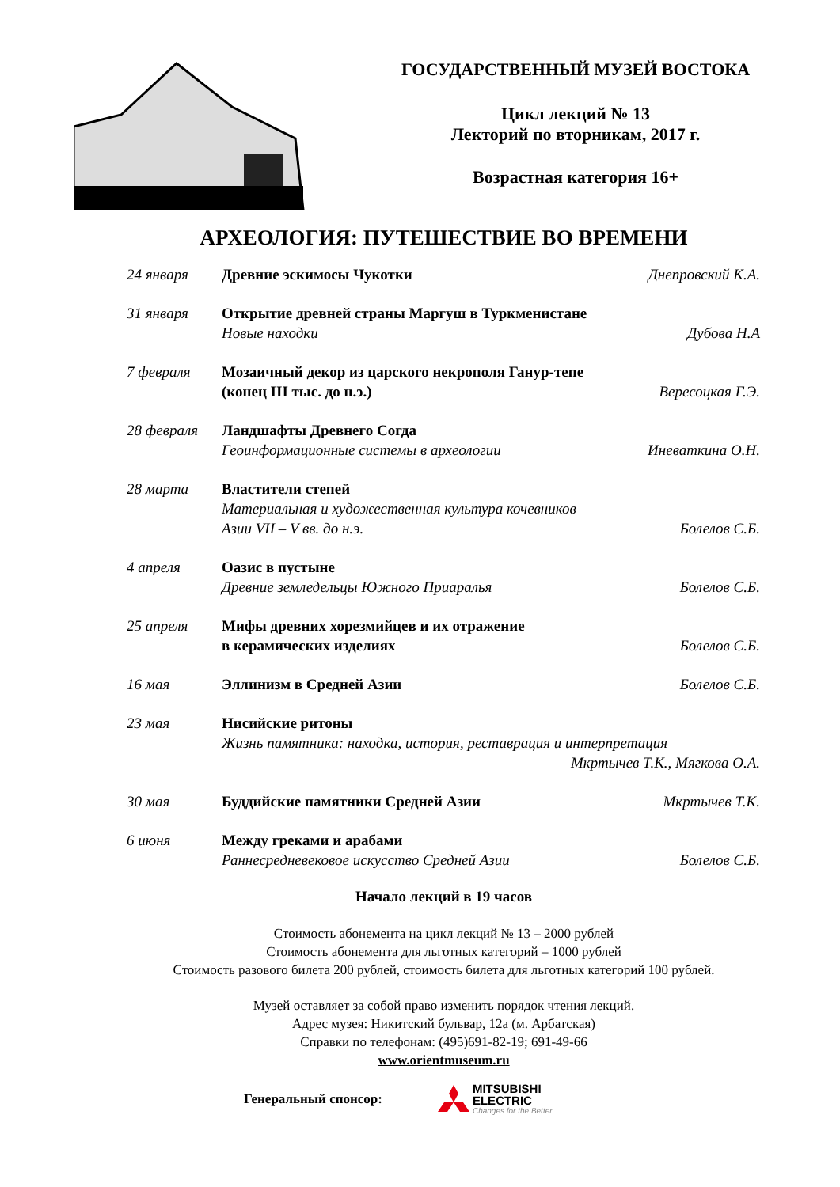ГОСУДАРСТВЕННЫЙ МУЗЕЙ ВОСТОКА
Цикл лекций № 13
Лекторий по вторникам, 2017 г.
Возрастная категория 16+
АРХЕОЛОГИЯ: ПУТЕШЕСТВИЕ ВО ВРЕМЕНИ
| 24 января | Древние эскимосы Чукотки | Днепровский К.А. |
| 31 января | Открытие древней страны Маргуш в Туркменистане Новые находки | Дубова Н.А |
| 7 февраля | Мозаичный декор из царского некрополя Ганур-тепе (конец III тыс. до н.э.) | Вересоцкая Г.Э. |
| 28 февраля | Ландшафты Древнего Согда Геоинформационные системы в археологии | Иневаткина О.Н. |
| 28 марта | Властители степей Материальная и художественная культура кочевников Азии VII – V вв. до н.э. | Болелов С.Б. |
| 4 апреля | Оазис в пустыне Древние земледельцы Южного Приаралья | Болелов С.Б. |
| 25 апреля | Мифы древних хорезмийцев и их отражение в керамических изделиях | Болелов С.Б. |
| 16 мая | Эллинизм в Средней Азии | Болелов С.Б. |
| 23 мая | Нисийские ритоны Жизнь памятника: находка, история, реставрация и интерпретация Мкртычев Т.К., Мягкова О.А. | |
| 30 мая | Буддийские памятники Средней Азии | Мкртычев Т.К. |
| 6 июня | Между греками и арабами Раннесредневековое искусство Средней Азии | Болелов С.Б. |
Начало лекций в 19 часов
Стоимость абонемента на цикл лекций № 13 – 2000 рублей
Стоимость абонемента для льготных категорий – 1000 рублей
Стоимость разового билета 200 рублей, стоимость билета для льготных категорий 100 рублей.
Музей оставляет за собой право изменить порядок чтения лекций.
Адрес музея: Никитский бульвар, 12а (м. Арбатская)
Справки по телефонам: (495)691-82-19; 691-49-66
www.orientmuseum.ru
Генеральный спонсор:
MITSUBISHI
ELECTRIC
Changes for the Better